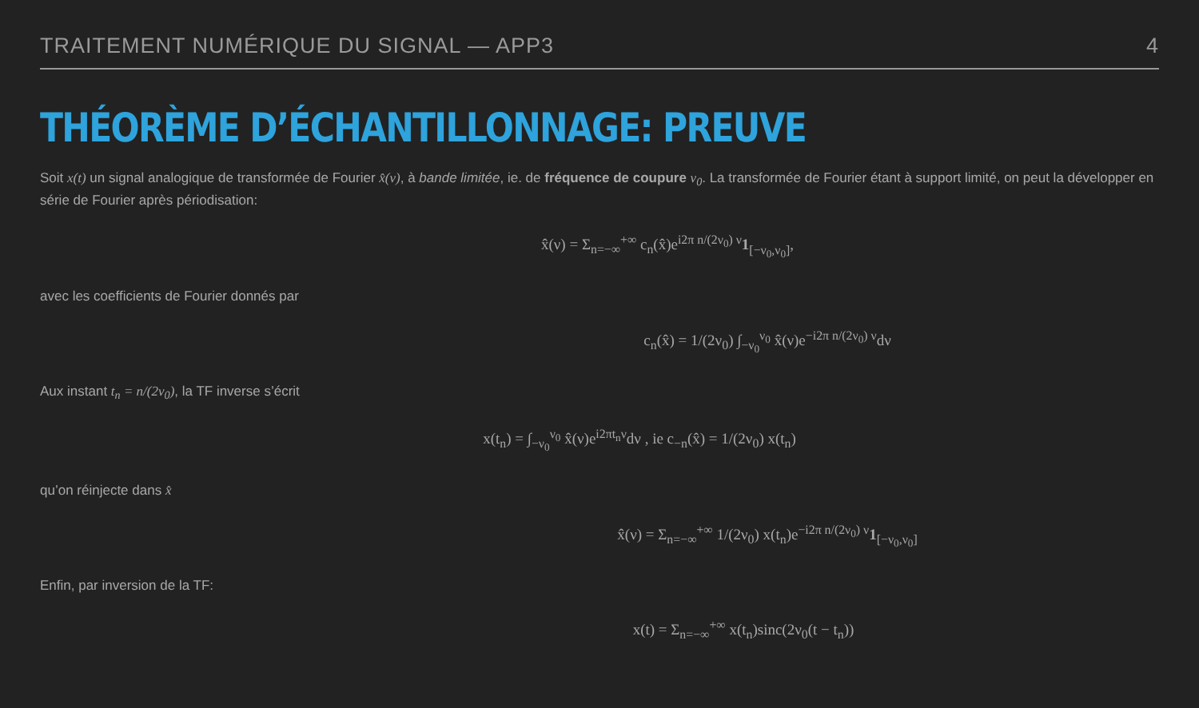TRAITEMENT NUMÉRIQUE DU SIGNAL — APP3 4
THÉORÈME D’ÉCHANTILLONNAGE: PREUVE
Soit x(t) un signal analogique de transformée de Fourier x̂(ν), à bande limitée, ie. de fréquence de coupure ν<sub>0</sub>. La transformée de Fourier étant à support limité, on peut la développer en série de Fourier après périodisation:
x̂(ν) = Σ<sub>n=−∞</sub><sup>+∞</sup> c<sub>n</sub>(x̂)e<sup>i2π n/(2ν<sub>0</sub>) ν</sup>1<sub>[−ν<sub>0</sub>,ν<sub>0</sub>]</sub>,
avec les coefficients de Fourier donnés par
c<sub>n</sub>(x̂) = 1/(2ν<sub>0</sub>) ∫<sub>−ν<sub>0</sub></sub><sup>ν<sub>0</sub></sup> x̂(ν)e<sup>−i2π n/(2ν<sub>0</sub>) ν</sup>dν
Aux instant t<sub>n</sub> = n/(2ν<sub>0</sub>), la TF inverse s’écrit
x(t<sub>n</sub>) = ∫<sub>−ν<sub>0</sub></sub><sup>ν<sub>0</sub></sup> x̂(ν)e<sup>i2πt<sub>n</sub>ν</sup>dν , ie c<sub>−n</sub>(x̂) = 1/(2ν<sub>0</sub>) x(t<sub>n</sub>)
qu’on réinjecte dans x̂
x̂(ν) = Σ<sub>n=−∞</sub><sup>+∞</sup> 1/(2ν<sub>0</sub>) x(t<sub>n</sub>)e<sup>−i2π n/(2ν<sub>0</sub>) ν</sup>1<sub>[−ν<sub>0</sub>,ν<sub>0</sub>]</sub>
Enfin, par inversion de la TF:
x(t) = Σ<sub>n=−∞</sub><sup>+∞</sup> x(t<sub>n</sub>)sinc(2ν<sub>0</sub>(t − t<sub>n</sub>))